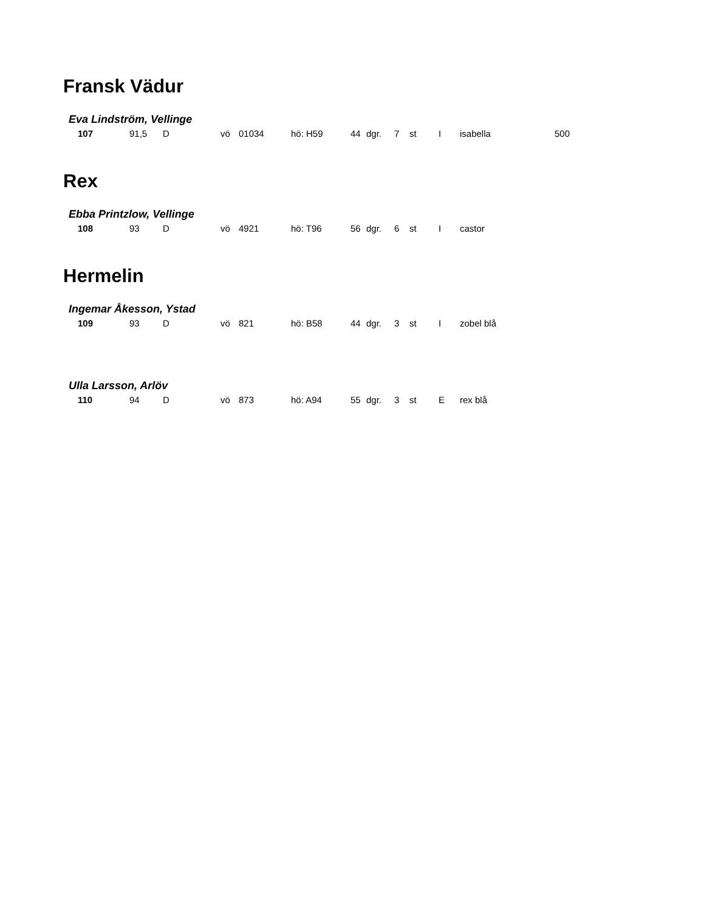Fransk Vädur
Eva Lindström, Vellinge
| 107 | 91,5 | D | vö | 01034 | hö: H59 | 44 | dgr. | 7 | st | I | isabella | 500 |
Rex
Ebba Printzlow, Vellinge
| 108 | 93 | D | vö | 4921 | hö: T96 | 56 | dgr. | 6 | st | I | castor |
Hermelin
Ingemar Åkesson, Ystad
| 109 | 93 | D | vö | 821 | hö: B58 | 44 | dgr. | 3 | st | I | zobel blå |
Ulla Larsson, Arlöv
| 110 | 94 | D | vö | 873 | hö: A94 | 55 | dgr. | 3 | st | E | rex blå |